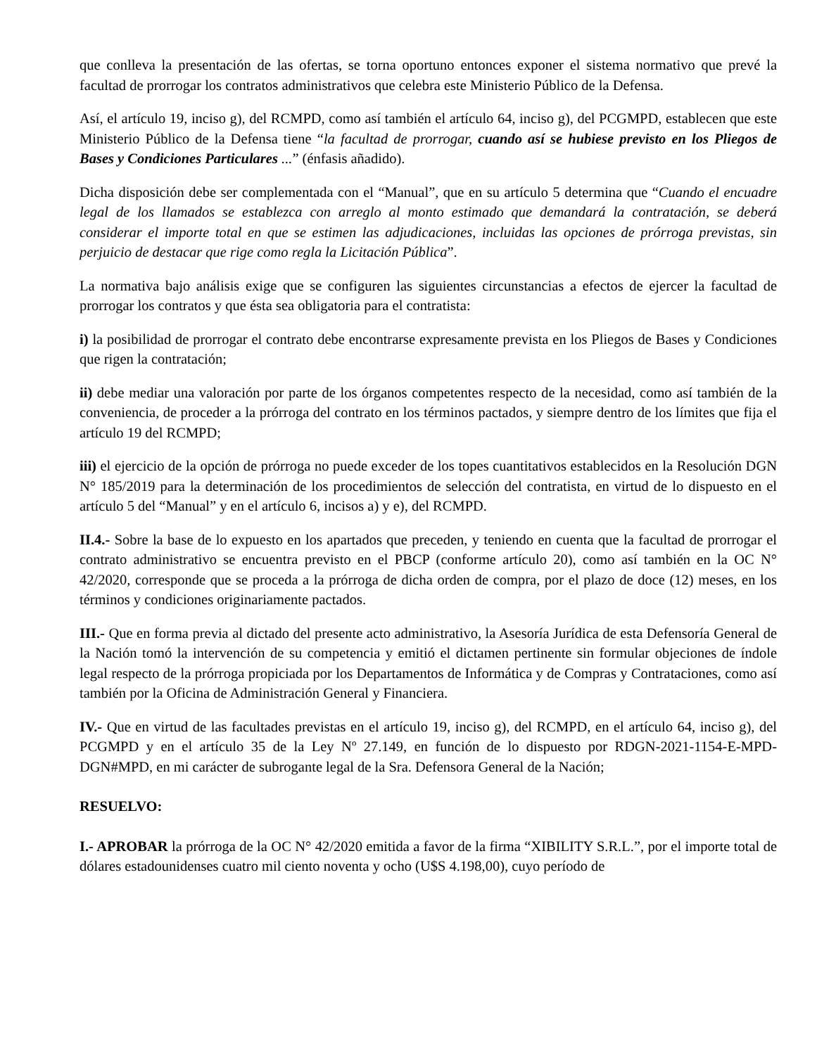que conlleva la presentación de las ofertas, se torna oportuno entonces exponer el sistema normativo que prevé la facultad de prorrogar los contratos administrativos que celebra este Ministerio Público de la Defensa.
Así, el artículo 19, inciso g), del RCMPD, como así también el artículo 64, inciso g), del PCGMPD, establecen que este Ministerio Público de la Defensa tiene “la facultad de prorrogar, cuando así se hubiese previsto en los Pliegos de Bases y Condiciones Particulares ...” (énfasis añadido).
Dicha disposición debe ser complementada con el “Manual”, que en su artículo 5 determina que “Cuando el encuadre legal de los llamados se establezca con arreglo al monto estimado que demandará la contratación, se deberá considerar el importe total en que se estimen las adjudicaciones, incluidas las opciones de prórroga previstas, sin perjuicio de destacar que rige como regla la Licitación Pública”.
La normativa bajo análisis exige que se configuren las siguientes circunstancias a efectos de ejercer la facultad de prorrogar los contratos y que ésta sea obligatoria para el contratista:
i) la posibilidad de prorrogar el contrato debe encontrarse expresamente prevista en los Pliegos de Bases y Condiciones que rigen la contratación;
ii) debe mediar una valoración por parte de los órganos competentes respecto de la necesidad, como así también de la conveniencia, de proceder a la prórroga del contrato en los términos pactados, y siempre dentro de los límites que fija el artículo 19 del RCMPD;
iii) el ejercicio de la opción de prórroga no puede exceder de los topes cuantitativos establecidos en la Resolución DGN N° 185/2019 para la determinación de los procedimientos de selección del contratista, en virtud de lo dispuesto en el artículo 5 del “Manual” y en el artículo 6, incisos a) y e), del RCMPD.
II.4.- Sobre la base de lo expuesto en los apartados que preceden, y teniendo en cuenta que la facultad de prorrogar el contrato administrativo se encuentra previsto en el PBCP (conforme artículo 20), como así también en la OC N° 42/2020, corresponde que se proceda a la prórroga de dicha orden de compra, por el plazo de doce (12) meses, en los términos y condiciones originariamente pactados.
III.- Que en forma previa al dictado del presente acto administrativo, la Asesoría Jurídica de esta Defensoría General de la Nación tomó la intervención de su competencia y emitió el dictamen pertinente sin formular objeciones de índole legal respecto de la prórroga propiciada por los Departamentos de Informática y de Compras y Contrataciones, como así también por la Oficina de Administración General y Financiera.
IV.- Que en virtud de las facultades previstas en el artículo 19, inciso g), del RCMPD, en el artículo 64, inciso g), del PCGMPD y en el artículo 35 de la Ley Nº 27.149, en función de lo dispuesto por RDGN-2021-1154-E-MPD-DGN#MPD, en mi carácter de subrogante legal de la Sra. Defensora General de la Nación;
RESUELVO:
I.- APROBAR la prórroga de la OC N° 42/2020 emitida a favor de la firma “XIBILITY S.R.L.”, por el importe total de dólares estadounidenses cuatro mil ciento noventa y ocho (U$S 4.198,00), cuyo período de